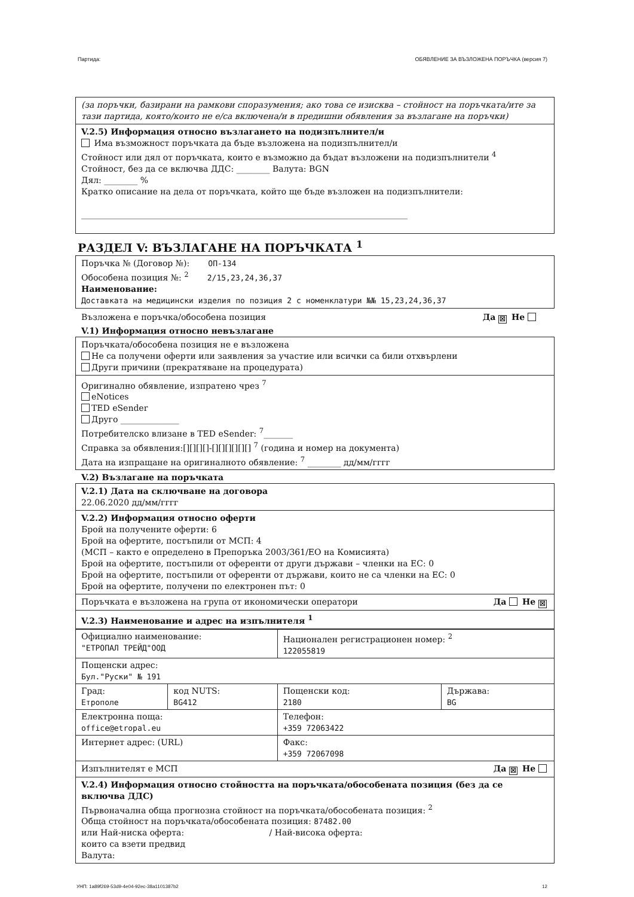Партида: ОБЯВЛЕНИЕ ЗА ВЪЗЛОЖЕНА ПОРЪЧКА (версия 7)
(за поръчки, базирани на рамкови споразумения; ако това се изисква – стойност на поръчката/ите за тази партида, която/които не е/са включена/и в предишни обявления за възлагане на поръчки)
V.2.5) Информация относно възлагането на подизпълнител/и
Има възможност поръчката да бъде възложена на подизпълнител/и
Стойност или дял от поръчката, които е възможно да бъдат възложени на подизпълнители <sup>4</sup>
Стойност, без да се включва ДДС: ________ Валута: BGN
Дял: ________ %
Кратко описание на дела от поръчката, който ще бъде възложен на подизпълнители:
______________________________________________________________________________
РАЗДЕЛ V: ВЪЗЛАГАНЕ НА ПОРЪЧКАТА <sup>1</sup>
Поръчка № (Договор №): ОП-134
Обособена позиция №: <sup>2</sup> 2/15,23,24,36,37
Наименование:
Доставката на медицински изделия по позиция 2 с номенклатури №№ 15,23,24,36,37
Възложена е поръчка/обособена позиция Да ☒ Не
V.1) Информация относно невъзлагане
Поръчката/обособена позиция не е възложена
Не са получени оферти или заявления за участие или всички са били отхвърлени
Други причини (прекратяване на процедурата)
Оригинално обявление, изпратено чрез <sup>7</sup>
eNotices
TED eSender
Друго ______________
Потребителско влизане в TED eSender: <sup>7</sup>_______
Справка за обявления:[][][][]-[][][][][][] <sup>7</sup> (година и номер на документа)
Дата на изпращане на оригиналното обявление: <sup>7</sup> ________ дд/мм/гггг
V.2) Възлагане на поръчката
V.2.1) Дата на сключване на договора
22.06.2020 дд/мм/гггг
V.2.2) Информация относно оферти
Брой на получените оферти: 6
Брой на офертите, постъпили от МСП: 4
(МСП – както е определено в Препоръка 2003/361/ЕО на Комисията)
Брой на офертите, постъпили от оференти от други държави – членки на ЕС: 0
Брой на офертите, постъпили от оференти от държави, които не са членки на ЕС: 0
Брой на офертите, получени по електронен път: 0
Поръчката е възложена на група от икономически оператори Да Не ☒
V.2.3) Наименование и адрес на изпълнителя <sup>1</sup>
| Официално наименование: "ЕТРОПАЛ ТРЕЙД"ООД | | Национален регистрационен номер: <sup>2</sup> 122055819 | |
| Пощенски адрес: Бул."Руски" № 191 | | | |
| Град: Етрополе | код NUTS: BG412 | Пощенски код: 2180 | Държава: BG |
| Електронна поща: office@etropal.eu | | Телефон: +359 72063422 | |
| Интернет адрес: (URL) | | Факс: +359 72067098 | |
Изпълнителят е МСП Да ☒ Не
V.2.4) Информация относно стойността на поръчката/обособената позиция (без да се включва ДДС)
Първоначална обща прогнозна стойност на поръчката/обособената позиция: <sup>2</sup>
Обща стойност на поръчката/обособената позиция: 87482.00
или Най-ниска оферта: / Най-висока оферта:
които са взети предвид
Валута:
УНП: 1a89f269-53d9-4e04-92ec-38a1101387b2 12